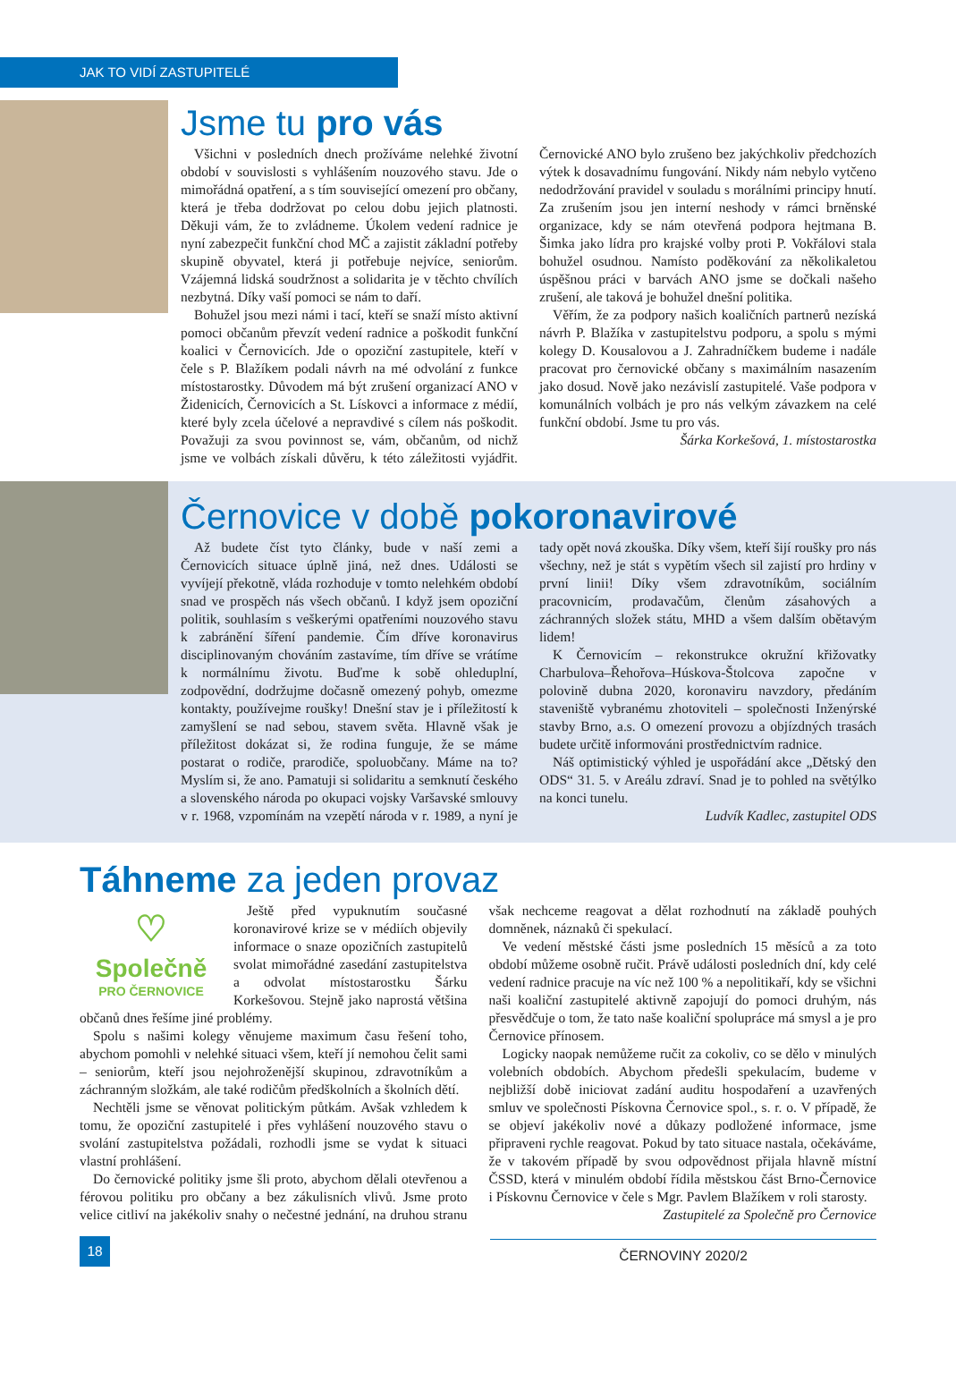JAK TO VIDÍ ZASTUPITELÉ
Jsme tu pro vás
Všichni v posledních dnech prožíváme nelehké životní období v souvislosti s vyhlášením nouzového stavu. Jde o mimořádná opatření, a s tím související omezení pro občany, která je třeba dodržovat po celou dobu jejich platnosti. Děkuji vám, že to zvládneme. Úkolem vedení radnice je nyní zabezpečit funkční chod MČ a zajistit základní potřeby skupině obyvatel, která ji potřebuje nejvíce, seniorům. Vzájemná lidská soudržnost a solidarita je v těchto chvílích nezbytná. Díky vaší pomoci se nám to daří.
Bohužel jsou mezi námi i tací, kteří se snaží místo aktivní pomoci občanům převzít vedení radnice a poškodit funkční koalici v Černovicích. Jde o opoziční zastupitele, kteří v čele s P. Blažíkem podali návrh na mé odvolání z funkce místostarostky. Důvodem má být zrušení organizací ANO v Židenicích, Černovicích a St. Lískovci a informace z médií, které byly zcela účelové a nepravdivé s cílem nás poškodit. Považuji za svou povinnost se, vám, občanům, od nichž jsme ve volbách získali důvěru, k této záležitosti vyjádřit. Černovické ANO bylo zrušeno bez jakýchkoliv předchozích výtek k dosavadnímu fungování. Nikdy nám nebylo vytčeno nedodržování pravidel v souladu s morálními principy hnutí. Za zrušením jsou jen interní neshody v rámci brněnské organizace, kdy se nám otevřená podpora hejtmana B. Šimka jako lídra pro krajské volby proti P. Vokřálovi stala bohužel osudnou. Namísto poděkování za několikaletou úspěšnou práci v barvách ANO jsme se dočkali našeho zrušení, ale taková je bohužel dnešní politika.
Věřím, že za podpory našich koaličních partnerů nezíská návrh P. Blažíka v zastupitelstvu podporu, a spolu s mými kolegy D. Kousalovou a J. Zahradníčkem budeme i nadále pracovat pro černovické občany s maximálním nasazením jako dosud. Nově jako nezávislí zastupitelé. Vaše podpora v komunálních volbách je pro nás velkým závazkem na celé funkční období. Jsme tu pro vás. Šárka Korkešová, 1. místostarostka
Černovice v době pokoronavirové
Až budete číst tyto články, bude v naší zemi a Černovicích situace úplně jiná, než dnes. Události se vyvíjejí překotně, vláda rozhoduje v tomto nelehkém období snad ve prospěch nás všech občanů. I když jsem opoziční politik, souhlasím s veškerými opatřeními nouzového stavu k zabránění šíření pandemie. Čím dříve koronavirus disciplinovaným chováním zastavíme, tím dříve se vrátíme k normálnímu životu. Buďme k sobě ohleduplní, zodpovědní, dodržujme dočasně omezený pohyb, omezme kontakty, používejme roušky! Dnešní stav je i příležitostí k zamyšlení se nad sebou, stavem světa. Hlavně však je příležitost dokázat si, že rodina funguje, že se máme postarat o rodiče, prarodiče, spoluobčany. Máme na to? Myslím si, že ano. Pamatuji si solidaritu a semknutí českého a slovenského národa po okupaci vojsky Varšavské smlouvy v r. 1968, vzpomínám na vzepětí národa v r. 1989, a nyní je tady opět nová zkouška. Díky všem, kteří šijí roušky pro nás všechny, než je stát s vypětím všech sil zajistí pro hrdiny v první linii! Díky všem zdravotníkům, sociálním pracovnicím, prodavačům, členům zásahových a záchranných složek státu, MHD a všem dalším obětavým lidem!
K Černovicím – rekonstrukce okružní křižovatky Charbulova–Řehořova–Húskova-Štolcova započne v polovině dubna 2020, koronaviru navzdory, předáním staveniště vybranému zhotoviteli – společnosti Inženýrské stavby Brno, a.s. O omezení provozu a objízdných trasách budete určitě informováni prostřednictvím radnice.
Náš optimistický výhled je uspořádání akce „Dětský den ODS“ 31. 5. v Areálu zdraví. Snad je to pohled na světýlko na konci tunelu.
Ludvík Kadlec, zastupitel ODS
Táhneme za jeden provaz
♡
Společně
PRO ČERNOVICE
Ještě před vypuknutím současné koronavirové krize se v médiích objevily informace o snaze opozičních zastupitelů svolat mimořádné zasedání zastupitelstva a odvolat místostarostku Šárku Korkešovou. Stejně jako naprostá většina občanů dnes řešíme jiné problémy.
Spolu s našimi kolegy věnujeme maximum času řešení toho, abychom pomohli v nelehké situaci všem, kteří jí nemohou čelit sami – seniorům, kteří jsou nejohroženější skupinou, zdravotníkům a záchranným složkám, ale také rodičům předškolních a školních dětí.
Nechtěli jsme se věnovat politickým půtkám. Avšak vzhledem k tomu, že opoziční zastupitelé i přes vyhlášení nouzového stavu o svolání zastupitelstva požádali, rozhodli jsme se vydat k situaci vlastní prohlášení.
Do černovické politiky jsme šli proto, abychom dělali otevřenou a férovou politiku pro občany a bez zákulisních vlivů. Jsme proto velice citliví na jakékoliv snahy o nečestné jednání, na druhou stranu však nechceme reagovat a dělat rozhodnutí na základě pouhých domněnek, náznaků či spekulací.
Ve vedení městské části jsme posledních 15 měsíců a za toto období můžeme osobně ručit. Právě události posledních dní, kdy celé vedení radnice pracuje na víc než 100 % a nepolitikaří, kdy se všichni naši koaliční zastupitelé aktivně zapojují do pomoci druhým, nás přesvědčuje o tom, že tato naše koaliční spolupráce má smysl a je pro Černovice přínosem.
Logicky naopak nemůžeme ručit za cokoliv, co se dělo v minulých volebních obdobích. Abychom předešli spekulacím, budeme v nejbližší době iniciovat zadání auditu hospodaření a uzavřených smluv ve společnosti Pískovna Černovice spol., s. r. o. V případě, že se objeví jakékoliv nové a důkazy podložené informace, jsme připraveni rychle reagovat. Pokud by tato situace nastala, očekáváme, že v takovém případě by svou odpovědnost přijala hlavně místní ČSSD, která v minulém období řídila městskou část Brno-Černovice i Pískovnu Černovice v čele s Mgr. Pavlem Blažíkem v roli starosty.
Zastupitelé za Společně pro Černovice
18
ČERNOVINY 2020/2